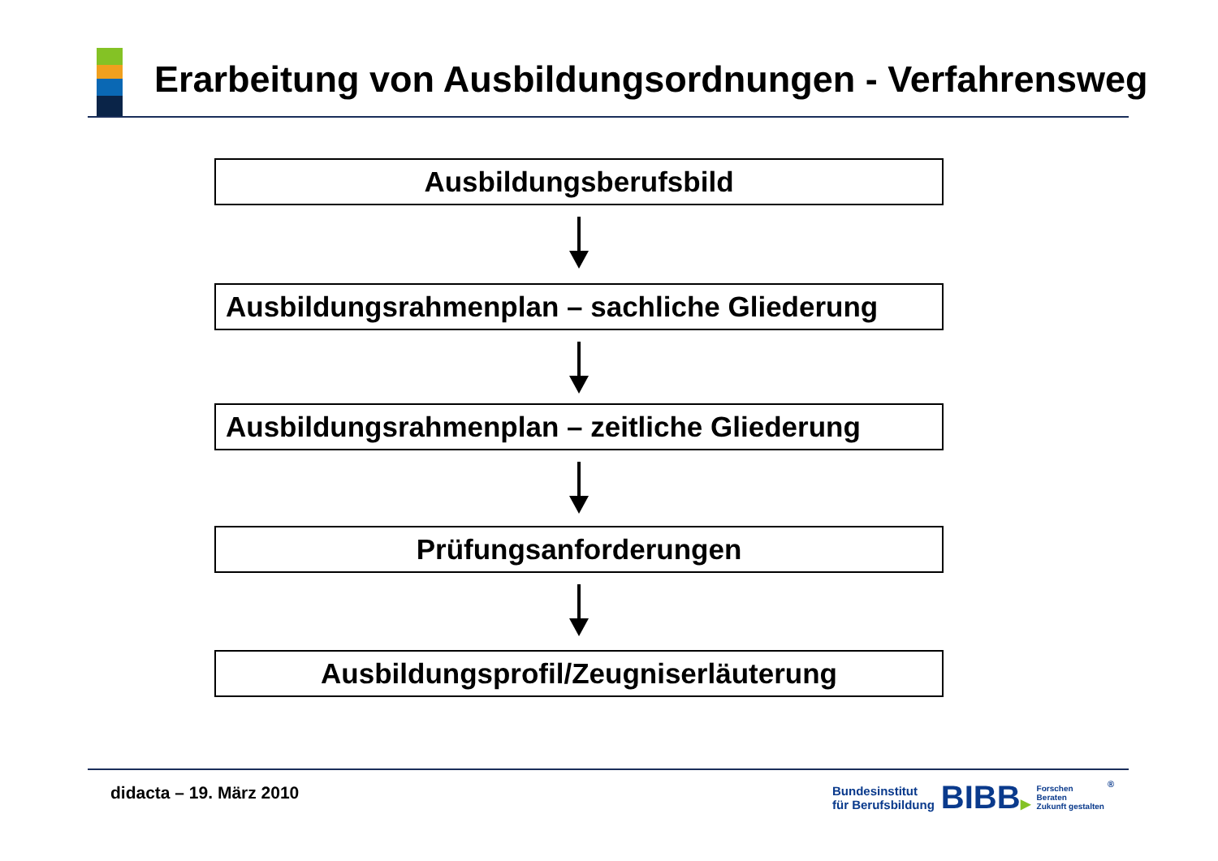Erarbeitung von Ausbildungsordnungen - Verfahrensweg
Ausbildungsberufsbild
Ausbildungsrahmenplan – sachliche Gliederung
Ausbildungsrahmenplan – zeitliche Gliederung
Prüfungsanforderungen
Ausbildungsprofil/Zeugniserläuterung
didacta – 19. März 2010
Bundesinstitut
für Berufsbildung
BIBB▶
Forschen
Beraten
Zukunft gestalten
®